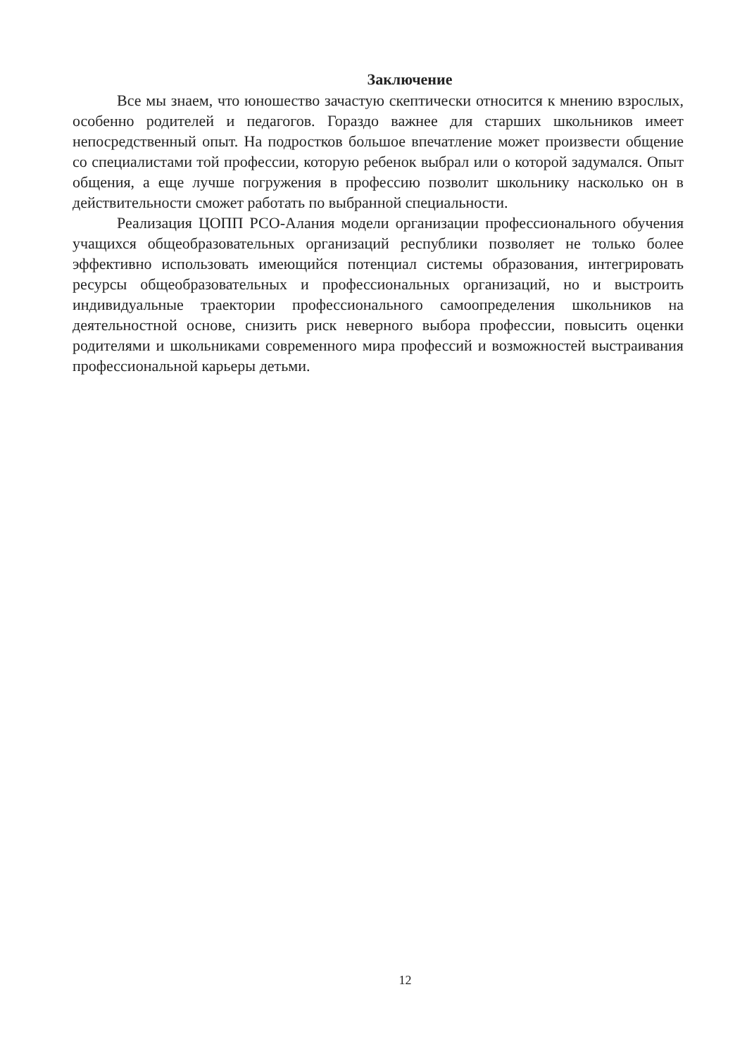Заключение
Все мы знаем, что юношество зачастую скептически относится к мнению взрослых, особенно родителей и педагогов. Гораздо важнее для старших школьников имеет непосредственный опыт. На подростков большое впечатление может произвести общение со специалистами той профессии, которую ребенок выбрал или о которой задумался. Опыт общения, а еще лучше погружения в профессию позволит школьнику насколько он в действительности сможет работать по выбранной специальности.
Реализация ЦОПП РСО-Алания модели организации профессионального обучения учащихся общеобразовательных организаций республики позволяет не только более эффективно использовать имеющийся потенциал системы образования, интегрировать ресурсы общеобразовательных и профессиональных организаций, но и выстроить индивидуальные траектории профессионального самоопределения школьников на деятельностной основе, снизить риск неверного выбора профессии, повысить оценки родителями и школьниками современного мира профессий и возможностей выстраивания профессиональной карьеры детьми.
12